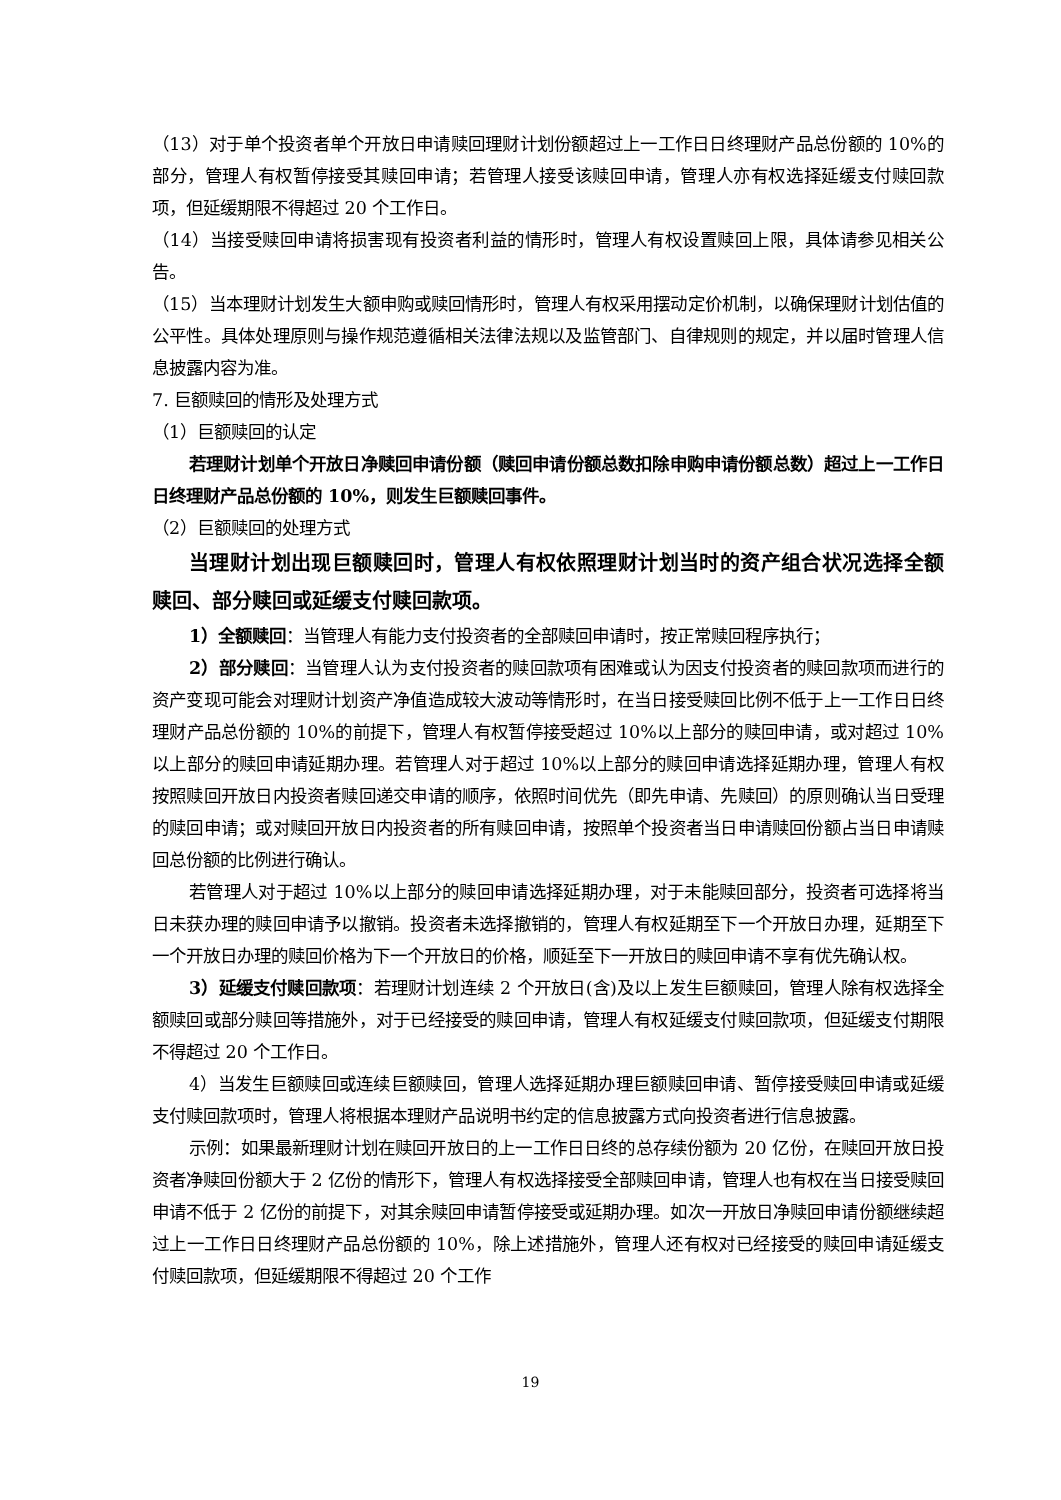（13）对于单个投资者单个开放日申请赎回理财计划份额超过上一工作日日终理财产品总份额的 10%的部分，管理人有权暂停接受其赎回申请；若管理人接受该赎回申请，管理人亦有权选择延缓支付赎回款项，但延缓期限不得超过 20 个工作日。
（14）当接受赎回申请将损害现有投资者利益的情形时，管理人有权设置赎回上限，具体请参见相关公告。
（15）当本理财计划发生大额申购或赎回情形时，管理人有权采用摆动定价机制，以确保理财计划估值的公平性。具体处理原则与操作规范遵循相关法律法规以及监管部门、自律规则的规定，并以届时管理人信息披露内容为准。
7. 巨额赎回的情形及处理方式
（1）巨额赎回的认定
若理财计划单个开放日净赎回申请份额（赎回申请份额总数扣除申购申请份额总数）超过上一工作日日终理财产品总份额的 10%，则发生巨额赎回事件。
（2）巨额赎回的处理方式
当理财计划出现巨额赎回时，管理人有权依照理财计划当时的资产组合状况选择全额赎回、部分赎回或延缓支付赎回款项。
1）全额赎回：当管理人有能力支付投资者的全部赎回申请时，按正常赎回程序执行；
2）部分赎回：当管理人认为支付投资者的赎回款项有困难或认为因支付投资者的赎回款项而进行的资产变现可能会对理财计划资产净值造成较大波动等情形时，在当日接受赎回比例不低于上一工作日日终理财产品总份额的 10%的前提下，管理人有权暂停接受超过 10%以上部分的赎回申请，或对超过 10%以上部分的赎回申请延期办理。若管理人对于超过 10%以上部分的赎回申请选择延期办理，管理人有权按照赎回开放日内投资者赎回递交申请的顺序，依照时间优先（即先申请、先赎回）的原则确认当日受理的赎回申请；或对赎回开放日内投资者的所有赎回申请，按照单个投资者当日申请赎回份额占当日申请赎回总份额的比例进行确认。
若管理人对于超过 10%以上部分的赎回申请选择延期办理，对于未能赎回部分，投资者可选择将当日未获办理的赎回申请予以撤销。投资者未选择撤销的，管理人有权延期至下一个开放日办理，延期至下一个开放日办理的赎回价格为下一个开放日的价格，顺延至下一开放日的赎回申请不享有优先确认权。
3）延缓支付赎回款项：若理财计划连续 2 个开放日(含)及以上发生巨额赎回，管理人除有权选择全额赎回或部分赎回等措施外，对于已经接受的赎回申请，管理人有权延缓支付赎回款项，但延缓支付期限不得超过 20 个工作日。
4）当发生巨额赎回或连续巨额赎回，管理人选择延期办理巨额赎回申请、暂停接受赎回申请或延缓支付赎回款项时，管理人将根据本理财产品说明书约定的信息披露方式向投资者进行信息披露。
示例：如果最新理财计划在赎回开放日的上一工作日日终的总存续份额为 20 亿份，在赎回开放日投资者净赎回份额大于 2 亿份的情形下，管理人有权选择接受全部赎回申请，管理人也有权在当日接受赎回申请不低于 2 亿份的前提下，对其余赎回申请暂停接受或延期办理。如次一开放日净赎回申请份额继续超过上一工作日日终理财产品总份额的 10%，除上述措施外，管理人还有权对已经接受的赎回申请延缓支付赎回款项，但延缓期限不得超过 20 个工作
19